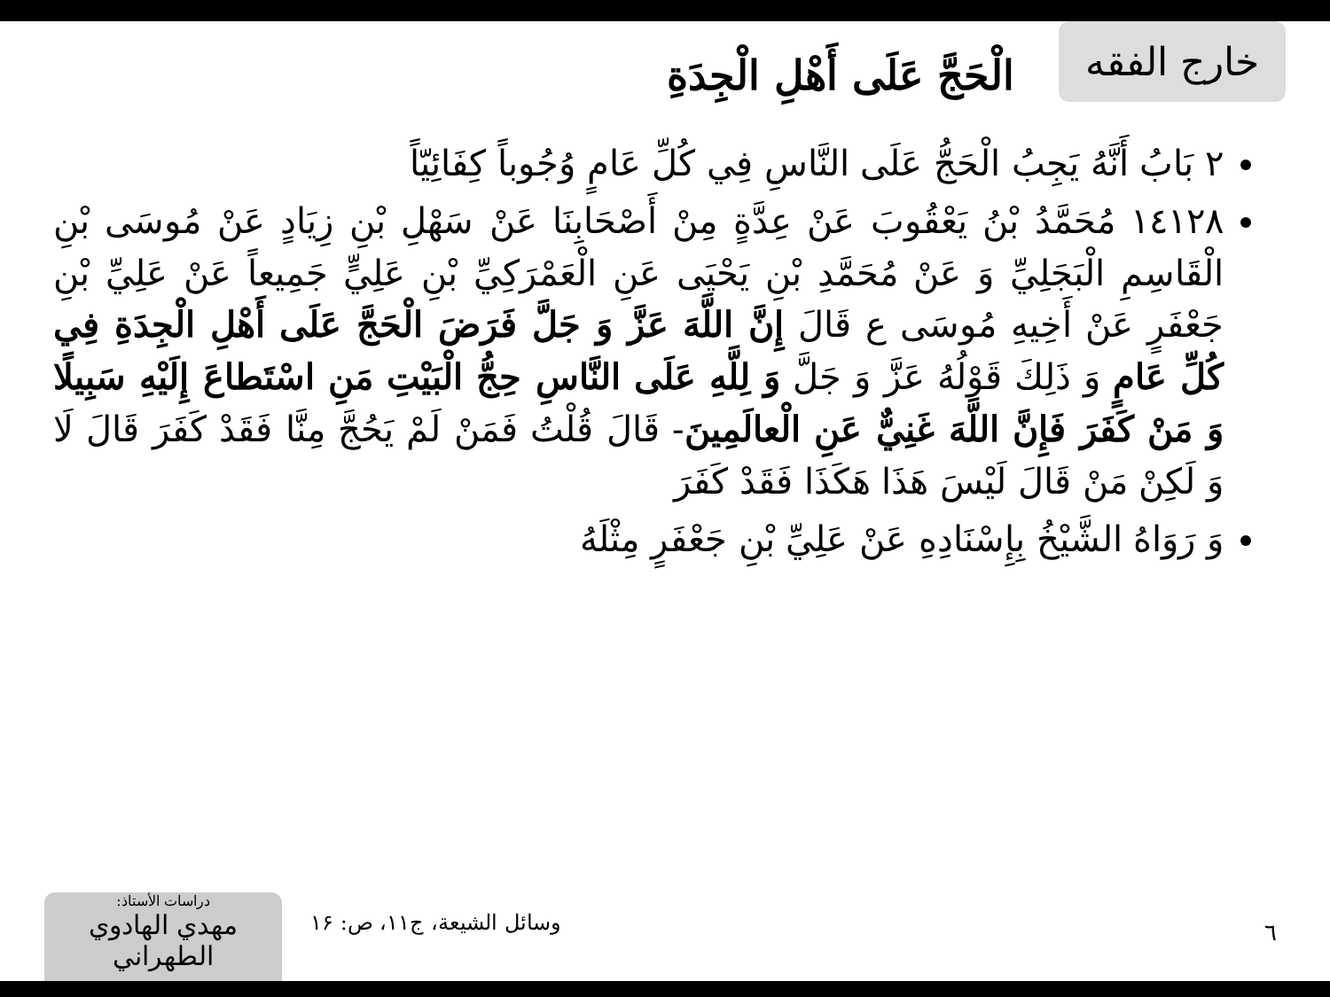خارج الفقه
الْحَجَّ عَلَى أَهْلِ الْجِدَةِ
٢ بَابُ أَنَّهُ يَجِبُ الْحَجُّ عَلَى النَّاسِ فِي كُلِّ عَامٍ وُجُوباً كِفَائِيّاً
١٤١٢٨ مُحَمَّدُ بْنُ يَعْقُوبَ عَنْ عِدَّةٍ مِنْ أَصْحَابِنَا عَنْ سَهْلِ بْنِ زِيَادٍ عَنْ مُوسَى بْنِ الْقَاسِمِ الْبَجَلِيِّ وَ عَنْ مُحَمَّدِ بْنِ يَحْيَى عَنِ الْعَمْرَكِيِّ بْنِ عَلِيٍّ جَمِيعاً عَنْ عَلِيِّ بْنِ جَعْفَرٍ عَنْ أَخِيهِ مُوسَى ع قَالَ إِنَّ اللَّهَ عَزَّ وَ جَلَّ فَرَضَ الْحَجَّ عَلَى أَهْلِ الْجِدَةِ فِي كُلِّ عَامٍ وَ ذَلِكَ قَوْلُهُ عَزَّ وَ جَلَّ وَ لِلَّهِ عَلَى النَّاسِ حِجُّ الْبَيْتِ مَنِ اسْتَطاعَ إِلَيْهِ سَبِيلًا وَ مَنْ كَفَرَ فَإِنَّ اللَّهَ غَنِيٌّ عَنِ الْعالَمِينَ- قَالَ قُلْتُ فَمَنْ لَمْ يَحُجَّ مِنَّا فَقَدْ كَفَرَ قَالَ لَا وَ لَكِنْ مَنْ قَالَ لَيْسَ هَذَا هَكَذَا فَقَدْ كَفَرَ
وَ رَوَاهُ الشَّيْخُ بِإِسْنَادِهِ عَنْ عَلِيِّ بْنِ جَعْفَرٍ مِثْلَهُ
٦ وسائل الشيعة، ج۱۱، ص: ۱۶
دراسات الأستاذ:
مهدي الهادوي الطهراني